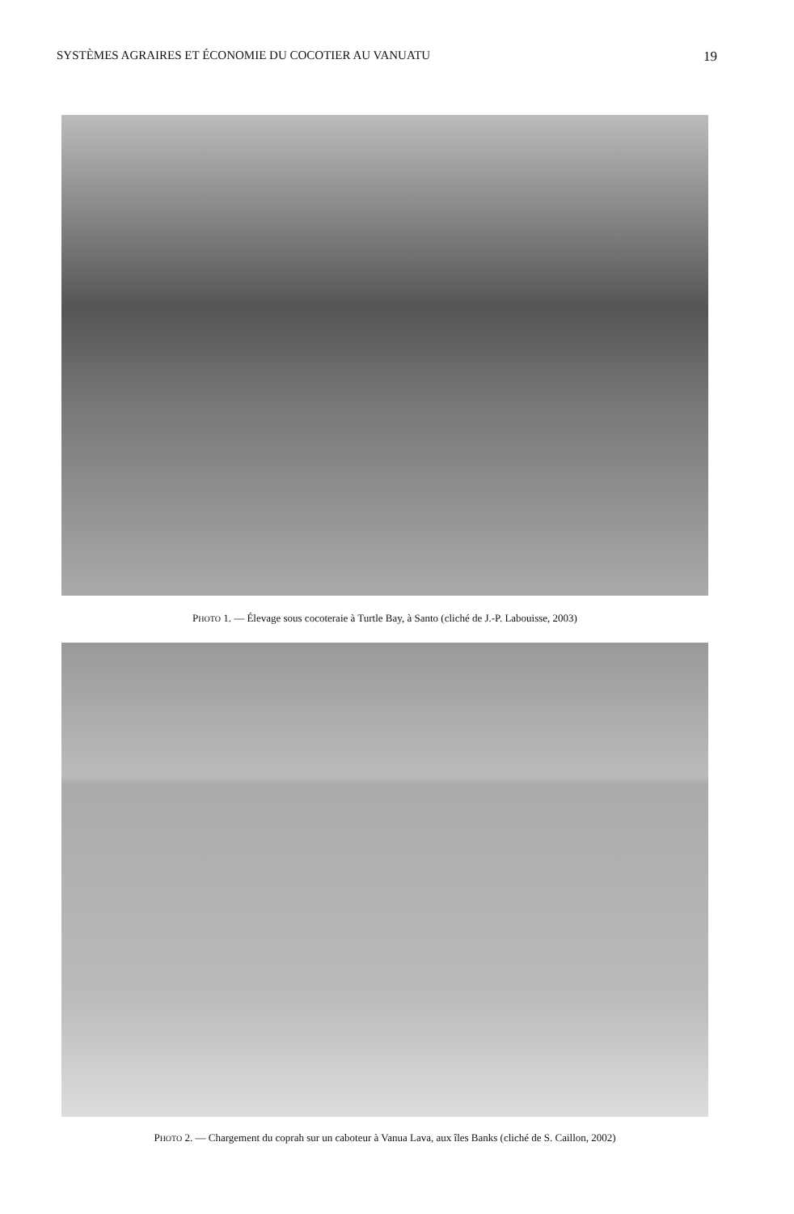SYSTÈMES AGRAIRES ET ÉCONOMIE DU COCOTIER AU VANUATU 19
PHOTO 1. — Élevage sous cocoteraie à Turtle Bay, à Santo (cliché de J.-P. Labouisse, 2003)
PHOTO 2. — Chargement du coprah sur un caboteur à Vanua Lava, aux îles Banks (cliché de S. Caillon, 2002)